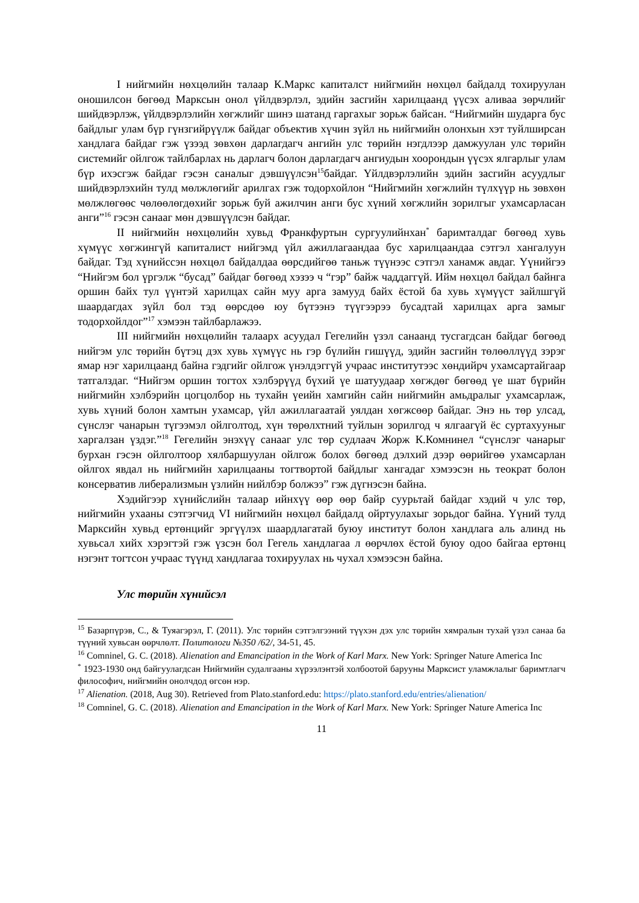I нийгмийн нөхцөлийн талаар К.Маркс капиталст нийгмийн нөхцөл байдалд тохируулан оношилсон бөгөөд Марксын онол үйлдвэрлэл, эдийн засгийн харилцаанд үүсэх аливаа зөрчлийг шийдвэрлэж, үйлдвэрлэлийн хөгжлийг шинэ шатанд гаргахыг зорьж байсан. “Нийгмийн шударга бус байдлыг улам бүр гүнзгийрүүлж байдаг объектив хүчин зүйл нь нийгмийн олонхын хэт туйлширсан хандлага байдаг гэж үзээд зөвхөн дарлагдагч ангийн улс төрийн нэгдлээр дамжуулан улс төрийн системийг ойлгож тайлбарлах нь дарлагч болон дарлагдагч ангиудын хоорондын үүсэх ялгарлыг улам бүр ихэсгэж байдаг гэсэн саналыг дэвшүүлсэн<sup>15</sup>байдаг. Үйлдвэрлэлийн эдийн засгийн асуудлыг шийдвэрлэхийн тулд мөлжлөгийг арилгах гэж тодорхойлон “Нийгмийн хөгжлийн түлхүүр нь зөвхөн мөлжлөгөөс чөлөөлөгдөхийг зорьж буй ажилчин анги бус хүний хөгжлийн зорилгыг ухамсарласан анги”<sup>16</sup> гэсэн санааг мөн дэвшүүлсэн байдаг.
II нийгмийн нөхцөлийн хувьд Франкфуртын сургуулийнхан<sup>*</sup> баримталдаг бөгөөд хувь хүмүүс хөгжингүй капиталист нийгэмд үйл ажиллагаандаа бус харилцаандаа сэтгэл хангалуун байдаг. Тэд хүнийссэн нөхцөл байдалдаа өөрсдийгөө таньж түүнээс сэтгэл ханамж авдаг. Үүнийгээ “Нийгэм бол үргэлж “бусад” байдаг бөгөөд хэзээ ч “гэр” байж чаддаггүй. Ийм нөхцөл байдал байнга оршин байх тул үүнтэй харилцах сайн муу арга замууд байх ёстой ба хувь хүмүүст зайлшгүй шаардагдах зүйл бол тэд өөрсдөө юу бүтээнэ түүгээрээ бусадтай харилцах арга замыг тодорхойлдог”<sup>17</sup> хэмээн тайлбарлажээ.
III нийгмийн нөхцөлийн талаарх асуудал Гегелийн үзэл санаанд тусгагдсан байдаг бөгөөд нийгэм улс төрийн бүтэц дэх хувь хүмүүс нь гэр бүлийн гишүүд, эдийн засгийн төлөөллүүд зэрэг ямар нэг харилцаанд байна гэдгийг ойлгож үнэлдэггүй учраас институтээс хөндийрч ухамсартайгаар татгалздаг. “Нийгэм оршин тогтох хэлбэрүүд бүхий үе шатуудаар хөгждөг бөгөөд үе шат бүрийн нийгмийн хэлбэрийн цогцолбор нь тухайн үеийн хамгийн сайн нийгмийн амьдралыг ухамсарлаж, хувь хүний болон хамтын ухамсар, үйл ажиллагаатай уялдан хөгжсөөр байдаг. Энэ нь төр улсад, сүнслэг чанарын түгээмэл ойлголтод, хүн төрөлхтний туйлын зорилгод ч ялгаагүй ёс суртахууныг харгалзан үздэг.”<sup>18</sup> Гегелийн энэхүү санааг улс төр судлаач Жорж К.Комнинел “сүнслэг чанарыг бурхан гэсэн ойлголтоор хялбаршуулан ойлгож болох бөгөөд дэлхий дээр өөрийгөө ухамсарлан ойлгох явдал нь нийгмийн харилцааны тогтвортой байдлыг хангадаг хэмээсэн нь теократ болон консерватив либерализмын үзлийн нийлбэр болжээ” гэж дүгнэсэн байна.
Хэдийгээр хүнийслийн талаар ийнхүү өөр өөр байр суурьтай байдаг хэдий ч улс төр, нийгмийн ухааны сэтгэгчид VI нийгмийн нөхцөл байдалд ойртуулахыг зорьдог байна. Үүний тулд Марксийн хувьд ертөнцийг эргүүлэх шаардлагатай буюу институт болон хандлага аль алинд нь хувьсал хийх хэрэгтэй гэж үзсэн бол Гегель хандлагаа л өөрчлөх ёстой буюу одоо байгаа ертөнц нэгэнт тогтсон учраас түүнд хандлагаа тохируулах нь чухал хэмээсэн байна.
Улс төрийн хүнийсэл
<sup>15</sup> Базарпүрэв, С., & Туяагэрэл, Г. (2011). Улс төрийн сэтгэлгээний түүхэн дэх улс төрийн хямралын тухай үзэл санаа ба түүний хувьсан өөрчлөлт. Политологи №350 /62/, 34-51, 45.
<sup>16</sup> Comninel, G. C. (2018). Alienation and Emancipation in the Work of Karl Marx. New York: Springer Nature America Inc
<sup>*</sup> 1923-1930 онд байгуулагдсан Нийгмийн судалгааны хүрээлэнтэй холбоотой барууны Марксист уламжлалыг баримтлагч философич, нийгмийн онолчдод өгсөн нэр.
<sup>17</sup> Alienation. (2018, Aug 30). Retrieved from Plato.stanford.edu: https://plato.stanford.edu/entries/alienation/
<sup>18</sup> Comninel, G. C. (2018). Alienation and Emancipation in the Work of Karl Marx. New York: Springer Nature America Inc
11